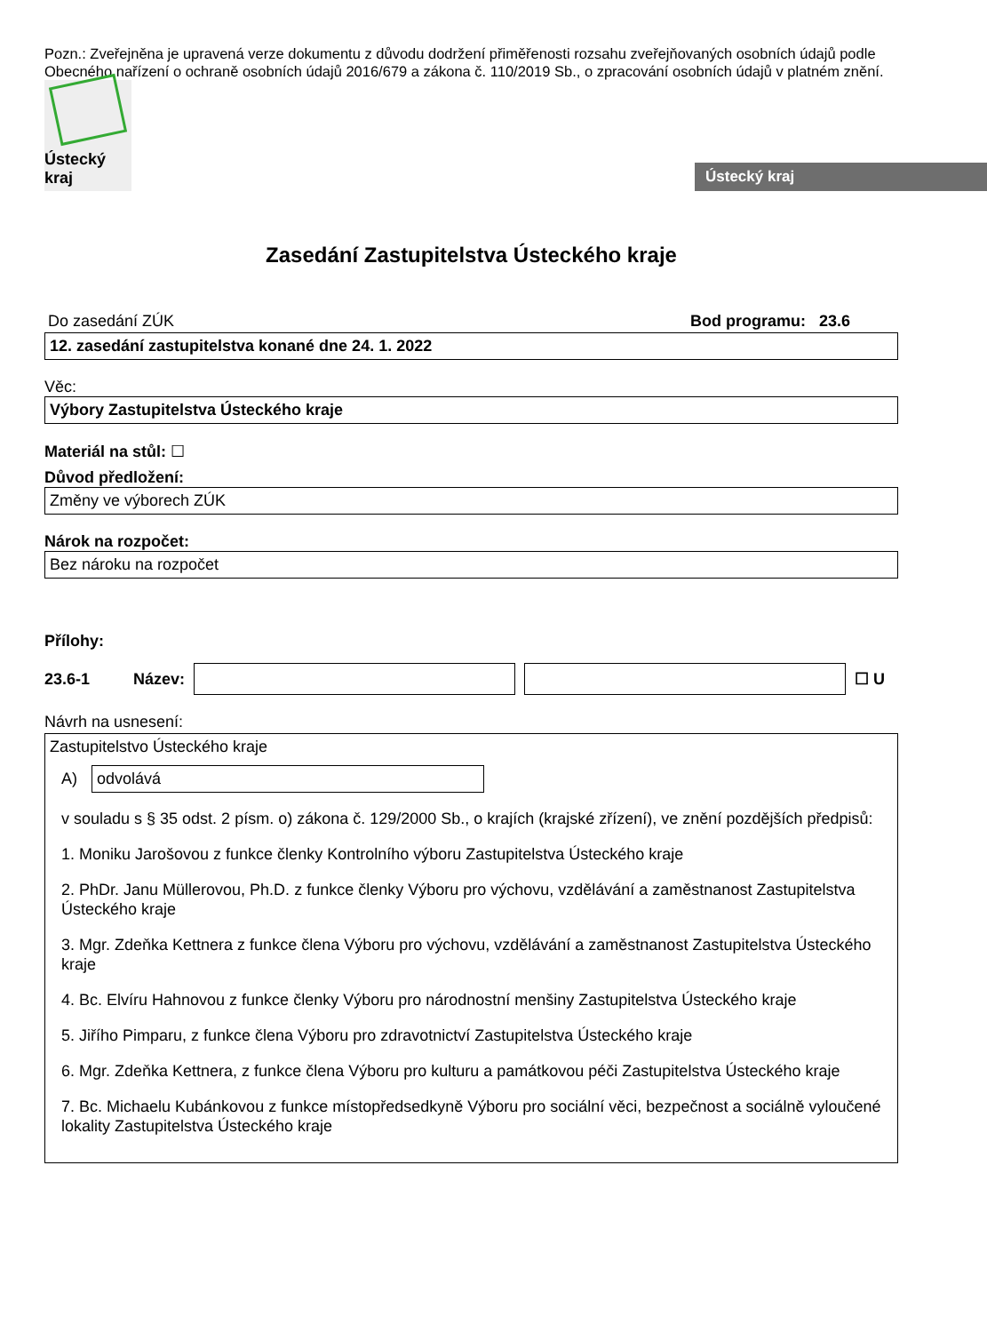Pozn.: Zveřejněna je upravená verze dokumentu z důvodu dodržení přiměřenosti rozsahu zveřejňovaných osobních údajů podle Obecného nařízení o ochraně osobních údajů 2016/679 a zákona č. 110/2019 Sb., o zpracování osobních údajů v platném znění.
Ústecký kraj
Ústecký kraj
Zasedání Zastupitelstva Ústeckého kraje
Do zasedání ZÚK Bod programu: 23.6
12. zasedání zastupitelstva konané dne 24. 1. 2022
Věc:
Výbory Zastupitelstva Ústeckého kraje
Materiál na stůl: ☐
Důvod předložení:
Změny ve výborech ZÚK
Nárok na rozpočet:
Bez nároku na rozpočet
Přílohy:
23.6-1 Název: ☐ U
Návrh na usnesení:
Zastupitelstvo Ústeckého kraje
A)
odvolává
v souladu s § 35 odst. 2 písm. o) zákona č. 129/2000 Sb., o krajích (krajské zřízení), ve znění pozdějších předpisů:
1. Moniku Jarošovou z funkce členky Kontrolního výboru Zastupitelstva Ústeckého kraje
2. PhDr. Janu Müllerovou, Ph.D. z funkce členky Výboru pro výchovu, vzdělávání a zaměstnanost Zastupitelstva Ústeckého kraje
3. Mgr. Zdeňka Kettnera z funkce člena Výboru pro výchovu, vzdělávání a zaměstnanost Zastupitelstva Ústeckého kraje
4. Bc. Elvíru Hahnovou z funkce členky Výboru pro národnostní menšiny Zastupitelstva Ústeckého kraje
5. Jiřího Pimparu, z funkce člena Výboru pro zdravotnictví Zastupitelstva Ústeckého kraje
6. Mgr. Zdeňka Kettnera, z funkce člena Výboru pro kulturu a památkovou péči Zastupitelstva Ústeckého kraje
7. Bc. Michaelu Kubánkovou z funkce místopředsedkyně Výboru pro sociální věci, bezpečnost a sociálně vyloučené lokality Zastupitelstva Ústeckého kraje